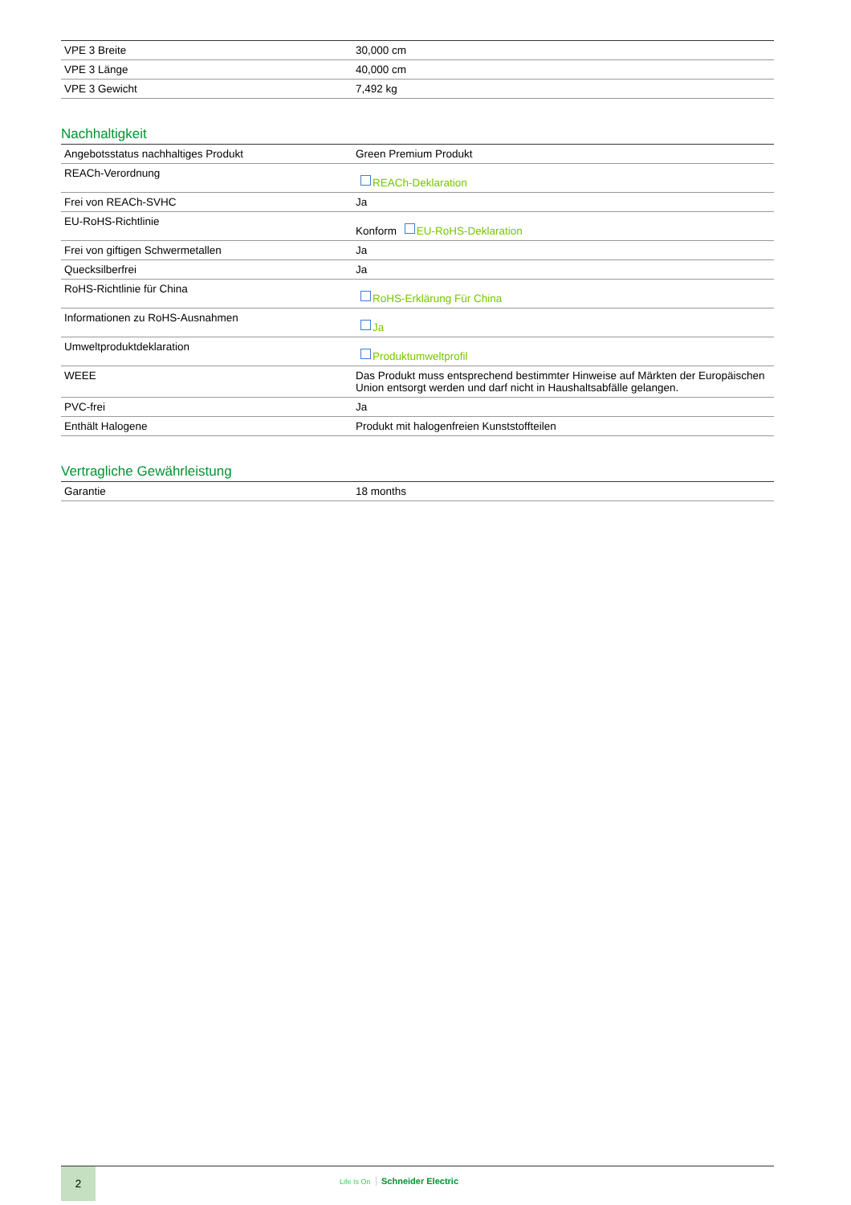| VPE 3 Breite | 30,000 cm |
| VPE 3 Länge | 40,000 cm |
| VPE 3 Gewicht | 7,492 kg |
Nachhaltigkeit
| Angebotsstatus nachhaltiges Produkt | Green Premium Produkt |
| REACh-Verordnung | REACh-Deklaration |
| Frei von REACh-SVHC | Ja |
| EU-RoHS-Richtlinie | Konform EU-RoHS-Deklaration |
| Frei von giftigen Schwermetallen | Ja |
| Quecksilberfrei | Ja |
| RoHS-Richtlinie für China | RoHS-Erklärung Für China |
| Informationen zu RoHS-Ausnahmen | Ja |
| Umweltproduktdeklaration | Produktumweltprofil |
| WEEE | Das Produkt muss entsprechend bestimmter Hinweise auf Märkten der Europäischen Union entsorgt werden und darf nicht in Haushaltsabfälle gelangen. |
| PVC-frei | Ja |
| Enthält Halogene | Produkt mit halogenfreien Kunststoffteilen |
Vertragliche Gewährleistung
| Garantie | 18 months |
2
Life Is On Schneider Electric